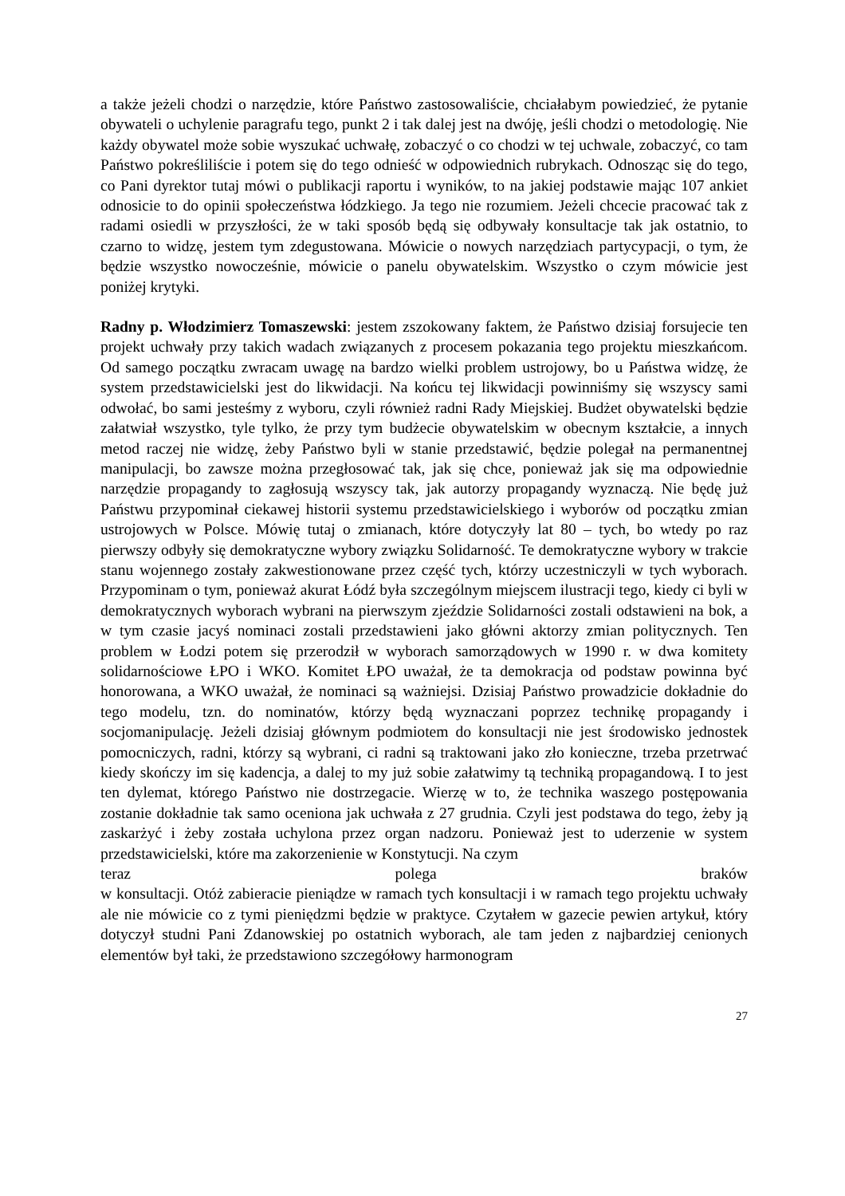a także jeżeli chodzi o narzędzie, które Państwo zastosowaliście, chciałabym powiedzieć, że pytanie obywateli o uchylenie paragrafu tego, punkt 2 i tak dalej jest na dwóję, jeśli chodzi o metodologię. Nie każdy obywatel może sobie wyszukać uchwałę, zobaczyć o co chodzi w tej uchwale, zobaczyć, co tam Państwo pokreśliliście i potem się do tego odnieść w odpowiednich rubrykach. Odnosząc się do tego, co Pani dyrektor tutaj mówi o publikacji raportu i wyników, to na jakiej podstawie mając 107 ankiet odnosicie to do opinii społeczeństwa łódzkiego. Ja tego nie rozumiem. Jeżeli chcecie pracować tak z radami osiedli w przyszłości, że w taki sposób będą się odbywały konsultacje tak jak ostatnio, to czarno to widzę, jestem tym zdegustowana. Mówicie o nowych narzędziach partycypacji, o tym, że będzie wszystko nowocześnie, mówicie o panelu obywatelskim. Wszystko o czym mówicie jest poniżej krytyki.
Radny p. Włodzimierz Tomaszewski: jestem zszokowany faktem, że Państwo dzisiaj forsujecie ten projekt uchwały przy takich wadach związanych z procesem pokazania tego projektu mieszkańcom. Od samego początku zwracam uwagę na bardzo wielki problem ustrojowy, bo u Państwa widzę, że system przedstawicielski jest do likwidacji. Na końcu tej likwidacji powinniśmy się wszyscy sami odwołać, bo sami jesteśmy z wyboru, czyli również radni Rady Miejskiej. Budżet obywatelski będzie załatwiał wszystko, tyle tylko, że przy tym budżecie obywatelskim w obecnym kształcie, a innych metod raczej nie widzę, żeby Państwo byli w stanie przedstawić, będzie polegał na permanentnej manipulacji, bo zawsze można przegłosować tak, jak się chce, ponieważ jak się ma odpowiednie narzędzie propagandy to zagłosują wszyscy tak, jak autorzy propagandy wyznaczą. Nie będę już Państwu przypominał ciekawej historii systemu przedstawicielskiego i wyborów od początku zmian ustrojowych w Polsce. Mówię tutaj o zmianach, które dotyczyły lat 80 – tych, bo wtedy po raz pierwszy odbyły się demokratyczne wybory związku Solidarność. Te demokratyczne wybory w trakcie stanu wojennego zostały zakwestionowane przez część tych, którzy uczestniczyli w tych wyborach. Przypominam o tym, ponieważ akurat Łódź była szczególnym miejscem ilustracji tego, kiedy ci byli w demokratycznych wyborach wybrani na pierwszym zjeździe Solidarności zostali odstawieni na bok, a w tym czasie jacyś nominaci zostali przedstawieni jako główni aktorzy zmian politycznych. Ten problem w Łodzi potem się przerodził w wyborach samorządowych w 1990 r. w dwa komitety solidarnościowe ŁPO i WKO. Komitet ŁPO uważał, że ta demokracja od podstaw powinna być honorowana, a WKO uważał, że nominaci są ważniejsi. Dzisiaj Państwo prowadzicie dokładnie do tego modelu, tzn. do nominatów, którzy będą wyznaczani poprzez technikę propagandy i socjomanipulację. Jeżeli dzisiaj głównym podmiotem do konsultacji nie jest środowisko jednostek pomocniczych, radni, którzy są wybrani, ci radni są traktowani jako zło konieczne, trzeba przetrwać kiedy skończy im się kadencja, a dalej to my już sobie załatwimy tą techniką propagandową. I to jest ten dylemat, którego Państwo nie dostrzegacie. Wierzę w to, że technika waszego postępowania zostanie dokładnie tak samo oceniona jak uchwała z 27 grudnia. Czyli jest podstawa do tego, żeby ją zaskarżyć i żeby została uchylona przez organ nadzoru. Ponieważ jest to uderzenie w system przedstawicielski, które ma zakorzenienie w Konstytucji. Na czym
teraz polega braków
w konsultacji. Otóż zabieracie pieniądze w ramach tych konsultacji i w ramach tego projektu uchwały ale nie mówicie co z tymi pieniędzmi będzie w praktyce. Czytałem w gazecie pewien artykuł, który dotyczył studni Pani Zdanowskiej po ostatnich wyborach, ale tam jeden z najbardziej cenionych elementów był taki, że przedstawiono szczegółowy harmonogram
27